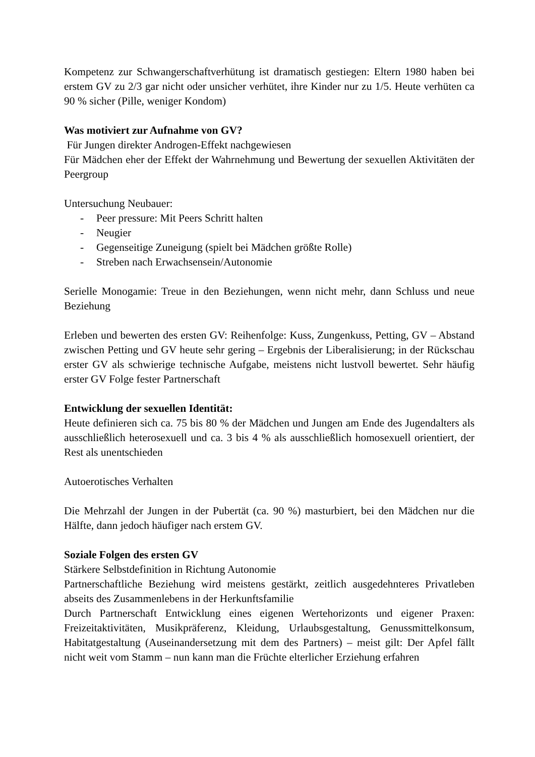Kompetenz zur Schwangerschaftverhütung ist dramatisch gestiegen: Eltern 1980 haben bei erstem GV zu 2/3 gar nicht oder unsicher verhütet, ihre Kinder nur zu 1/5. Heute verhüten ca 90 % sicher (Pille, weniger Kondom)
Was motiviert zur Aufnahme von GV?
Für Jungen direkter Androgen-Effekt nachgewiesen
Für Mädchen eher der Effekt der Wahrnehmung und Bewertung der sexuellen Aktivitäten der Peergroup
Untersuchung Neubauer:
- Peer pressure: Mit Peers Schritt halten
- Neugier
- Gegenseitige Zuneigung (spielt bei Mädchen größte Rolle)
- Streben nach Erwachsensein/Autonomie
Serielle Monogamie: Treue in den Beziehungen, wenn nicht mehr, dann Schluss und neue Beziehung
Erleben und bewerten des ersten GV: Reihenfolge: Kuss, Zungenkuss, Petting, GV – Abstand zwischen Petting und GV heute sehr gering – Ergebnis der Liberalisierung; in der Rückschau erster GV als schwierige technische Aufgabe, meistens nicht lustvoll bewertet. Sehr häufig erster GV Folge fester Partnerschaft
Entwicklung der sexuellen Identität:
Heute definieren sich ca. 75 bis 80 % der Mädchen und Jungen am Ende des Jugendalters als ausschließlich heterosexuell und ca. 3 bis 4 % als ausschließlich homosexuell orientiert, der Rest als unentschieden
Autoerotisches Verhalten
Die Mehrzahl der Jungen in der Pubertät (ca. 90 %) masturbiert, bei den Mädchen nur die Hälfte, dann jedoch häufiger nach erstem GV.
Soziale Folgen des ersten GV
Stärkere Selbstdefinition in Richtung Autonomie
Partnerschaftliche Beziehung wird meistens gestärkt, zeitlich ausgedehnteres Privatleben abseits des Zusammenlebens in der Herkunftsfamilie
Durch Partnerschaft Entwicklung eines eigenen Wertehorizonts und eigener Praxen: Freizeitaktivitäten, Musikpräferenz, Kleidung, Urlaubsgestaltung, Genussmittelkonsum, Habitatgestaltung (Auseinandersetzung mit dem des Partners) – meist gilt: Der Apfel fällt nicht weit vom Stamm – nun kann man die Früchte elterlicher Erziehung erfahren